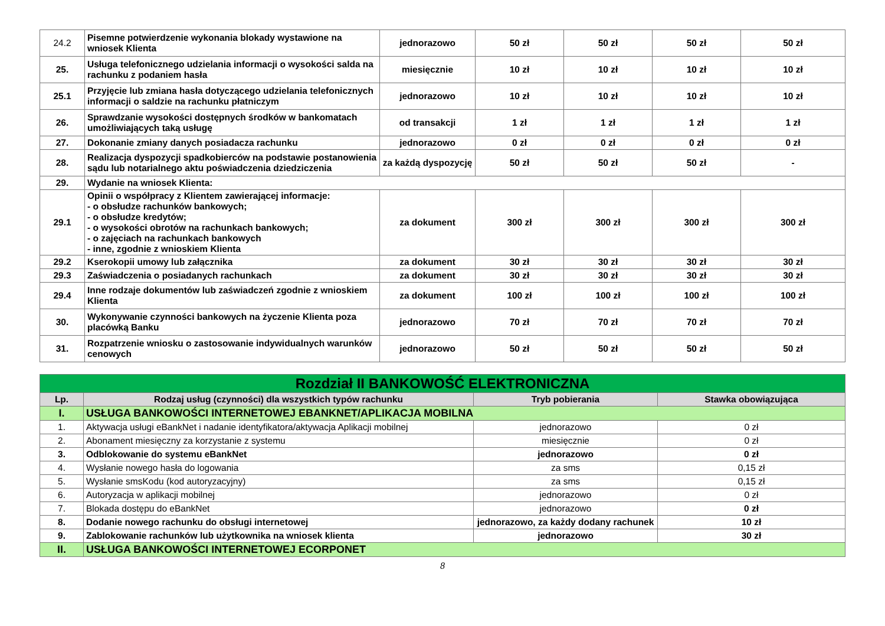| 24.2 | Pisemne potwierdzenie wykonania blokady wystawione na wniosek Klienta | jednorazowo | 50 zł | 50 zł | 50 zł | 50 zł |
| 25. | Usługa telefonicznego udzielania informacji o wysokości salda na rachunku z podaniem hasła | miesięcznie | 10 zł | 10 zł | 10 zł | 10 zł |
| 25.1 | Przyjęcie lub zmiana hasła dotyczącego udzielania telefonicznych informacji o saldzie na rachunku płatniczym | jednorazowo | 10 zł | 10 zł | 10 zł | 10 zł |
| 26. | Sprawdzanie wysokości dostępnych środków w bankomatach umożliwiających taką usługę | od transakcji | 1 zł | 1 zł | 1 zł | 1 zł |
| 27. | Dokonanie zmiany danych posiadacza rachunku | jednorazowo | 0 zł | 0 zł | 0 zł | 0 zł |
| 28. | Realizacja dyspozycji spadkobierców na podstawie postanowienia sądu lub notarialnego aktu poświadczenia dziedziczenia | za każdą dyspozycję | 50 zł | 50 zł | 50 zł | - |
| 29. | Wydanie na wniosek Klienta: | | | | | |
| 29.1 | Opinii o współpracy z Klientem zawierającej informacje: - o obsłudze rachunków bankowych; - o obsłudze kredytów; - o wysokości obrotów na rachunkach bankowych; - o zajęciach na rachunkach bankowych - inne, zgodnie z wnioskiem Klienta | za dokument | 300 zł | 300 zł | 300 zł | 300 zł |
| 29.2 | Kserokopii umowy lub załącznika | za dokument | 30 zł | 30 zł | 30 zł | 30 zł |
| 29.3 | Zaświadczenia o posiadanych rachunkach | za dokument | 30 zł | 30 zł | 30 zł | 30 zł |
| 29.4 | Inne rodzaje dokumentów lub zaświadczeń zgodnie z wnioskiem Klienta | za dokument | 100 zł | 100 zł | 100 zł | 100 zł |
| 30. | Wykonywanie czynności bankowych na życzenie Klienta poza placówką Banku | jednorazowo | 70 zł | 70 zł | 70 zł | 70 zł |
| 31. | Rozpatrzenie wniosku o zastosowanie indywidualnych warunków cenowych | jednorazowo | 50 zł | 50 zł | 50 zł | 50 zł |
| Rozdział II BANKOWOŚĆ ELEKTRONICZNA | | | |
| Lp. | Rodzaj usług (czynności) dla wszystkich typów rachunku | Tryb pobierania | Stawka obowiązująca |
| I. | USŁUGA BANKOWOŚCI INTERNETOWEJ EBANKNET/APLIKACJA MOBILNA | | |
| 1. | Aktywacja usługi eBankNet i nadanie identyfikatora/aktywacja Aplikacji mobilnej | jednorazowo | 0 zł |
| 2. | Abonament miesięczny za korzystanie z systemu | miesięcznie | 0 zł |
| 3. | Odblokowanie do systemu eBankNet | jednorazowo | 0 zł |
| 4. | Wysłanie nowego hasła do logowania | za sms | 0,15 zł |
| 5. | Wysłanie smsKodu (kod autoryzacyjny) | za sms | 0,15 zł |
| 6. | Autoryzacja w aplikacji mobilnej | jednorazowo | 0 zł |
| 7. | Blokada dostępu do eBankNet | jednorazowo | 0 zł |
| 8. | Dodanie nowego rachunku do obsługi internetowej | jednorazowo, za każdy dodany rachunek | 10 zł |
| 9. | Zablokowanie rachunków lub użytkownika na wniosek klienta | jednorazowo | 30 zł |
| II. | USŁUGA BANKOWOŚCI INTERNETOWEJ ECORPONET | | |
8